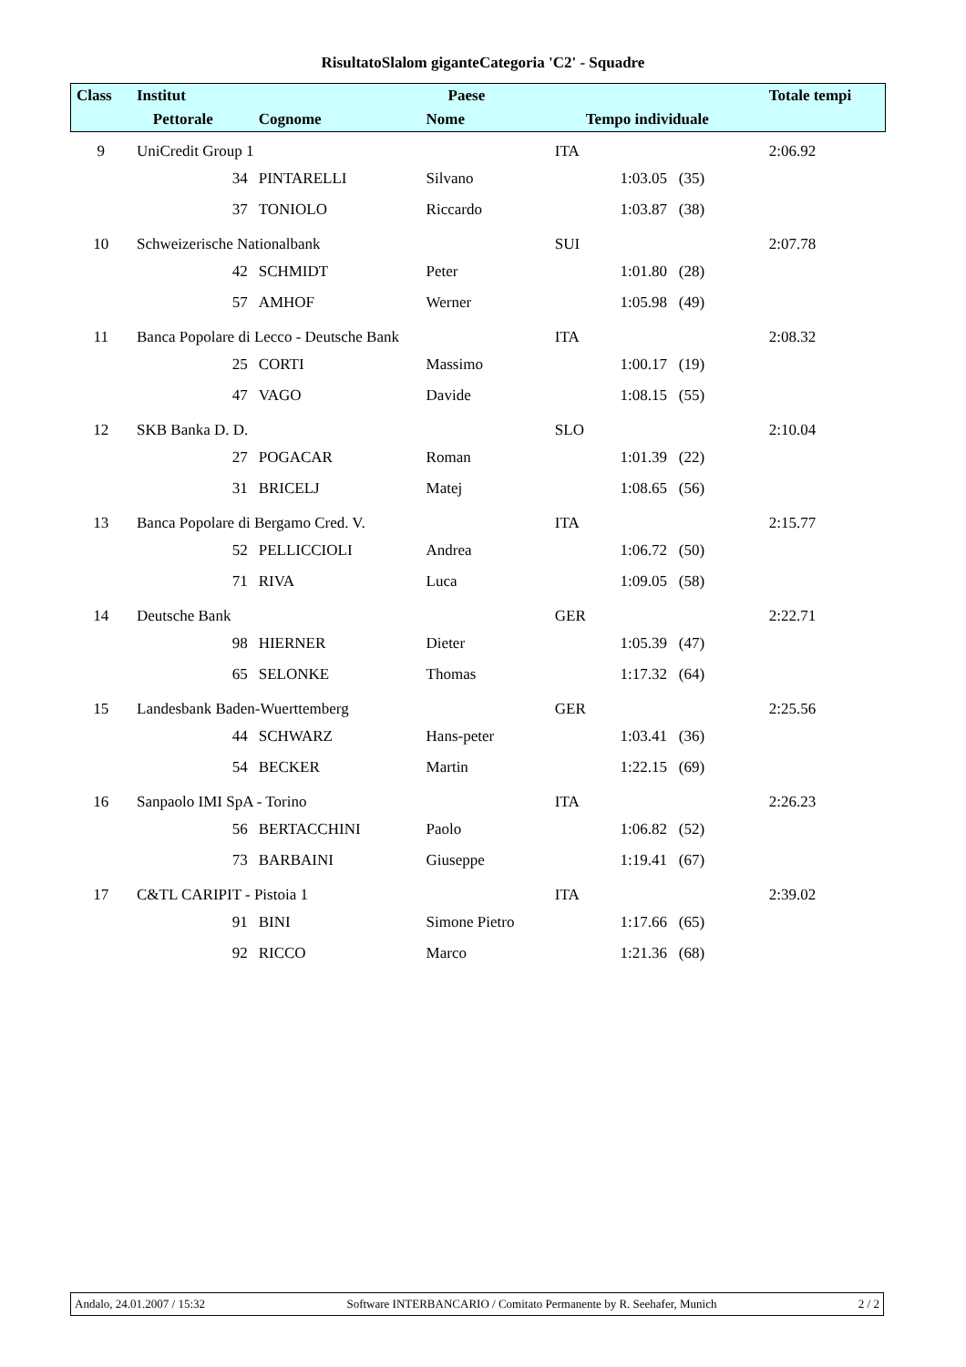RisultatoSlalom giganteCategoria 'C2' - Squadre
| Class | Institut | | | Paese | | | Totale tempi |
| --- | --- | --- | --- | --- | --- | --- | --- |
| | | Pettorale | Cognome | Nome | Tempo individuale | | |
| 9 | UniCredit Group 1 | | | | ITA | | 2:06.92 |
| | | 34 | PINTARELLI | Silvano | | 1:03.05 (35) | |
| | | 37 | TONIOLO | Riccardo | | 1:03.87 (38) | |
| 10 | Schweizerische Nationalbank | | | | SUI | | 2:07.78 |
| | | 42 | SCHMIDT | Peter | | 1:01.80 (28) | |
| | | 57 | AMHOF | Werner | | 1:05.98 (49) | |
| 11 | Banca Popolare di Lecco - Deutsche Bank | | | | ITA | | 2:08.32 |
| | | 25 | CORTI | Massimo | | 1:00.17 (19) | |
| | | 47 | VAGO | Davide | | 1:08.15 (55) | |
| 12 | SKB Banka D. D. | | | | SLO | | 2:10.04 |
| | | 27 | POGACAR | Roman | | 1:01.39 (22) | |
| | | 31 | BRICELJ | Matej | | 1:08.65 (56) | |
| 13 | Banca Popolare di Bergamo Cred. V. | | | | ITA | | 2:15.77 |
| | | 52 | PELLICCIOLI | Andrea | | 1:06.72 (50) | |
| | | 71 | RIVA | Luca | | 1:09.05 (58) | |
| 14 | Deutsche Bank | | | | GER | | 2:22.71 |
| | | 98 | HIERNER | Dieter | | 1:05.39 (47) | |
| | | 65 | SELONKE | Thomas | | 1:17.32 (64) | |
| 15 | Landesbank Baden-Wuerttemberg | | | | GER | | 2:25.56 |
| | | 44 | SCHWARZ | Hans-peter | | 1:03.41 (36) | |
| | | 54 | BECKER | Martin | | 1:22.15 (69) | |
| 16 | Sanpaolo IMI SpA - Torino | | | | ITA | | 2:26.23 |
| | | 56 | BERTACCHINI | Paolo | | 1:06.82 (52) | |
| | | 73 | BARBAINI | Giuseppe | | 1:19.41 (67) | |
| 17 | C&TL CARIPIT - Pistoia 1 | | | | ITA | | 2:39.02 |
| | | 91 | BINI | Simone Pietro | | 1:17.66 (65) | |
| | | 92 | RICCO | Marco | | 1:21.36 (68) | |
Andalo, 24.01.2007 / 15:32 Software INTERBANCARIO / Comitato Permanente by R. Seehafer, Munich 2 / 2